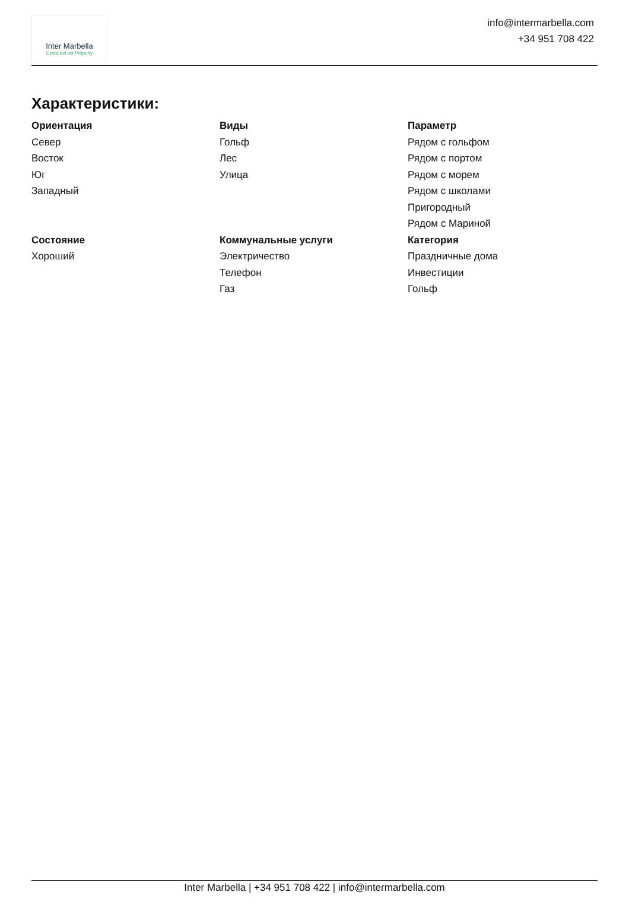Inter Marbella
Costa del sol Property
info@intermarbella.com
+34 951 708 422
Характеристики:
Ориентация
Север
Восток
Юг
Западный
Виды
Гольф
Лес
Улица
Параметр
Рядом с гольфом
Рядом с портом
Рядом с морем
Рядом с школами
Пригородный
Рядом с Мариной
Состояние
Хороший
Коммунальные услуги
Электричество
Телефон
Газ
Категория
Праздничные дома
Инвестиции
Гольф
Inter Marbella | +34 951 708 422 | info@intermarbella.com